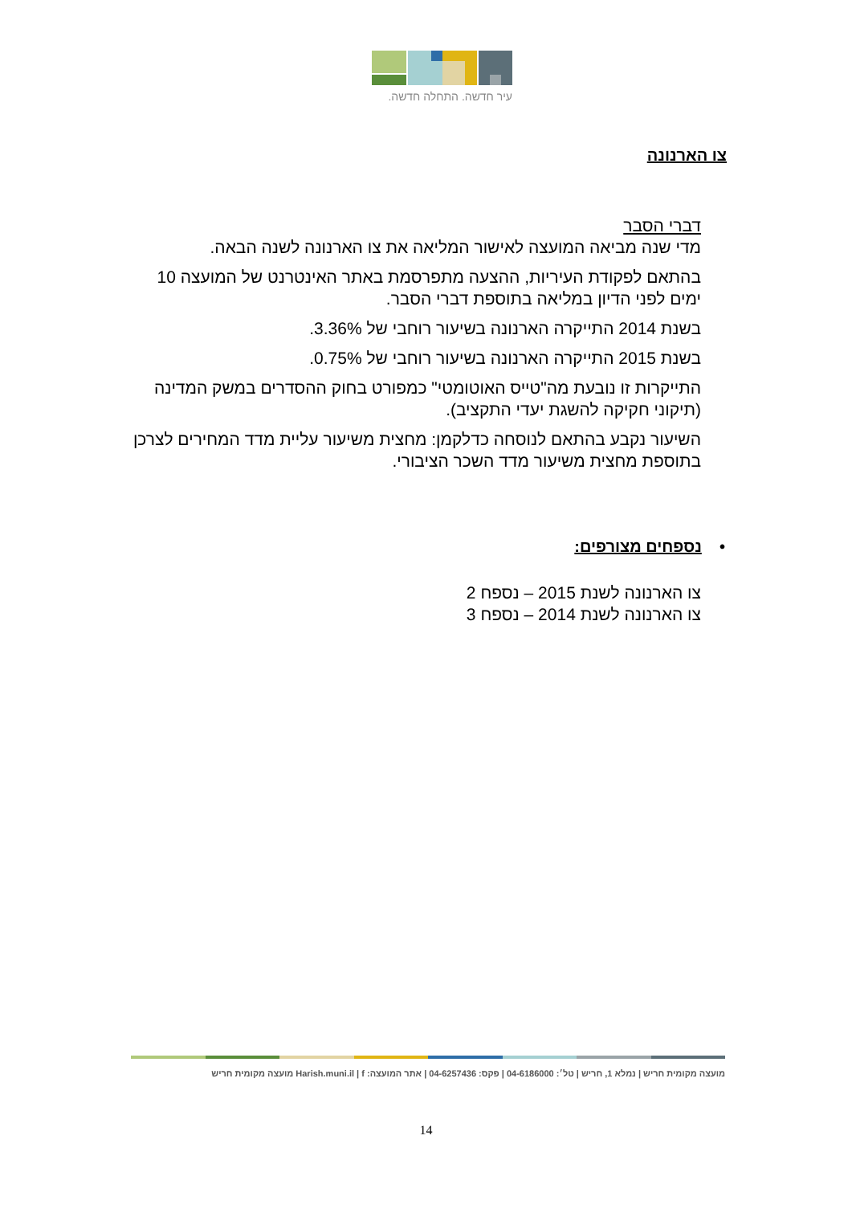עיר חדשה. התחלה חדשה.
צו הארנונה
דברי הסבר
מדי שנה מביאה המועצה לאישור המליאה את צו הארנונה לשנה הבאה.
בהתאם לפקודת העיריות, ההצעה מתפרסמת באתר האינטרנט של המועצה 10 ימים לפני הדיון במליאה בתוספת דברי הסבר.
בשנת 2014 התייקרה הארנונה בשיעור רוחבי של 3.36%.
בשנת 2015 התייקרה הארנונה בשיעור רוחבי של 0.75%.
התייקרות זו נובעת מה"טייס האוטומטי" כמפורט בחוק ההסדרים במשק המדינה (תיקוני חקיקה להשגת יעדי התקציב).
השיעור נקבע בהתאם לנוסחה כדלקמן: מחצית משיעור עליית מדד המחירים לצרכן בתוספת מחצית משיעור מדד השכר הציבורי.
• נספחים מצורפים:
צו הארנונה לשנת 2015 – נספח 2
צו הארנונה לשנת 2014 – נספח 3
מועצה מקומית חריש | נמלא 1, חריש | טל׳: 04-6186000 | פקס: 04-6257436 | אתר המועצה: Harish.muni.il | f מועצה מקומית חריש
14